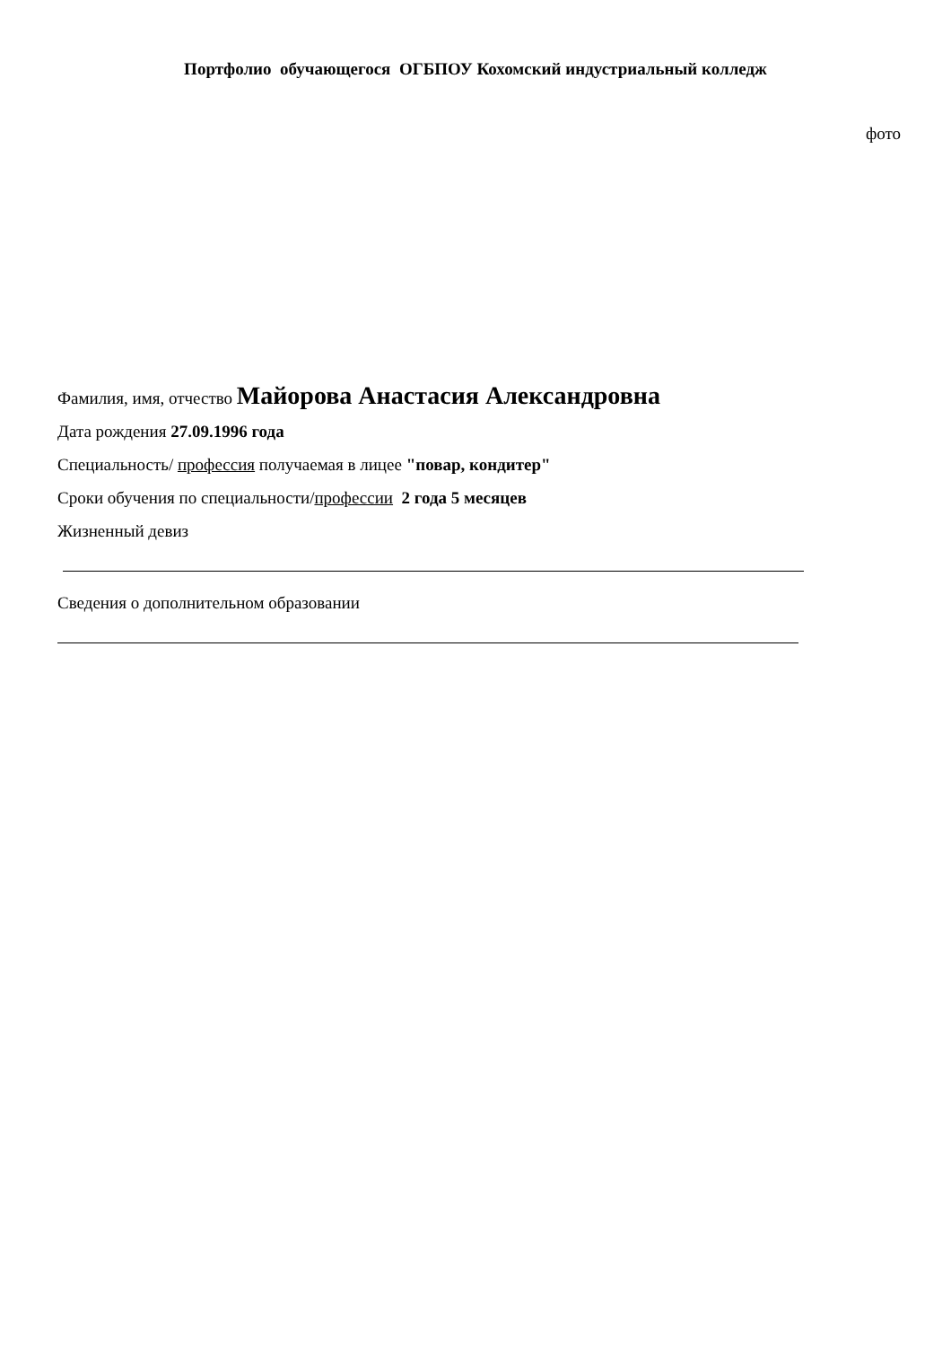Портфолио обучающегося ОГБПОУ Кохомский индустриальный колледж
фото
Фамилия, имя, отчество Майорова Анастасия Александровна
Дата рождения 27.09.1996 года
Специальность/ профессия получаемая в лицее "повар, кондитер"
Сроки обучения по специальности/профессии 2 года 5 месяцев
Жизненный девиз
Сведения о дополнительном образовании